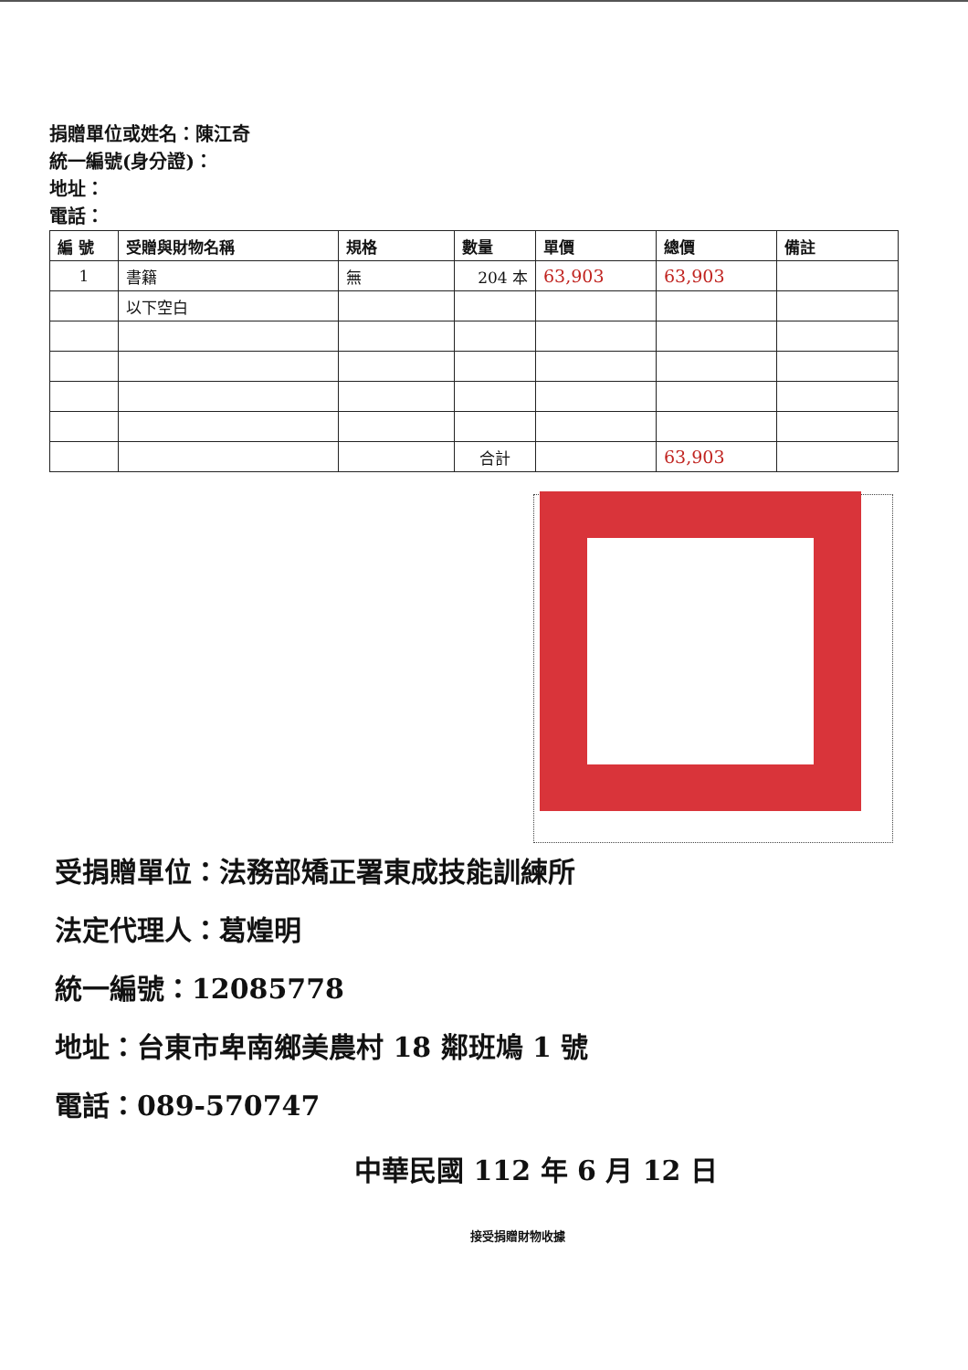捐贈單位或姓名：陳江奇
統一編號(身分證)：
地址：
電話：
| 編 號 | 受贈與財物名稱 | 規格 | 數量 | 單價 | 總價 | 備註 |
| --- | --- | --- | --- | --- | --- | --- |
| 1 | 書籍 | 無 | 204 本 | 63,903 | 63,903 | |
| | 以下空白 | | | | | |
| | | | 合計 | | 63,903 | |
受捐贈單位：法務部矯正署東成技能訓練所
法定代理人：葛煌明
統一編號：12085778
地址：台東市卑南鄉美農村 18 鄰班鳩 1 號
電話：089-570747
中華民國 112 年 6 月 12 日
接受捐贈財物收據